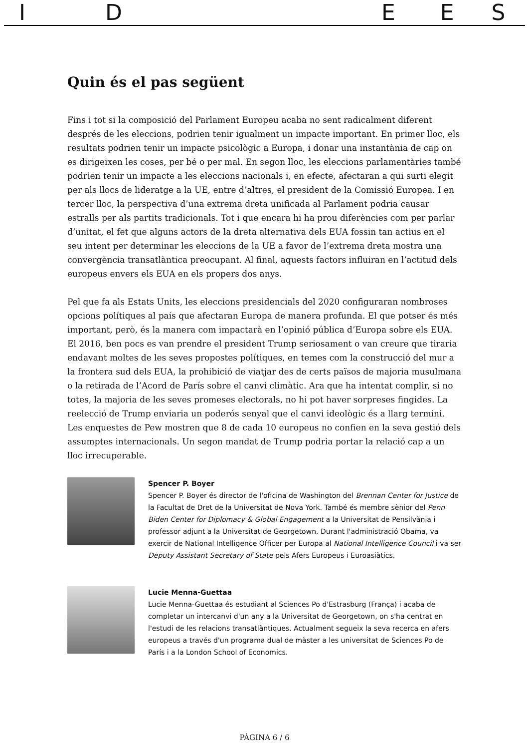IDEES
Quin és el pas següent
Fins i tot si la composició del Parlament Europeu acaba no sent radicalment diferent després de les eleccions, podrien tenir igualment un impacte important. En primer lloc, els resultats podrien tenir un impacte psicològic a Europa, i donar una instantània de cap on es dirigeixen les coses, per bé o per mal. En segon lloc, les eleccions parlamentàries també podrien tenir un impacte a les eleccions nacionals i, en efecte, afectaran a qui surti elegit per als llocs de lideratge a la UE, entre d’altres, el president de la Comissió Europea. I en tercer lloc, la perspectiva d’una extrema dreta unificada al Parlament podria causar estralls per als partits tradicionals. Tot i que encara hi ha prou diferències com per parlar d’unitat, el fet que alguns actors de la dreta alternativa dels EUA fossin tan actius en el seu intent per determinar les eleccions de la UE a favor de l’extrema dreta mostra una convergència transatlàntica preocupant. Al final, aquests factors influiran en l’actitud dels europeus envers els EUA en els propers dos anys.
Pel que fa als Estats Units, les eleccions presidencials del 2020 configuraran nombroses opcions polítiques al país que afectaran Europa de manera profunda. El que potser és més important, però, és la manera com impactarà en l’opinió pública d’Europa sobre els EUA. El 2016, ben pocs es van prendre el president Trump seriosament o van creure que tiraria endavant moltes de les seves propostes polítiques, en temes com la construcció del mur a la frontera sud dels EUA, la prohibició de viatjar des de certs països de majoria musulmana o la retirada de l’Acord de París sobre el canvi climàtic. Ara que ha intentat complir, si no totes, la majoria de les seves promeses electorals, no hi pot haver sorpreses fingides. La reelecció de Trump enviaria un poderós senyal que el canvi ideològic és a llarg termini. Les enquestes de Pew mostren que 8 de cada 10 europeus no confien en la seva gestió dels assumptes internacionals. Un segon mandat de Trump podria portar la relació cap a un lloc irrecuperable.
Spencer P. Boyer
Spencer P. Boyer és director de l'oficina de Washington del Brennan Center for Justice de la Facultat de Dret de la Universitat de Nova York. També és membre sènior del Penn Biden Center for Diplomacy & Global Engagement a la Universitat de Pensilvània i professor adjunt a la Universitat de Georgetown. Durant l'administració Obama, va exercir de National Intelligence Officer per Europa al National Intelligence Council i va ser Deputy Assistant Secretary of State pels Afers Europeus i Euroasiàtics.
Lucie Menna-Guettaa
Lucie Menna-Guettaa és estudiant al Sciences Po d'Estrasburg (França) i acaba de completar un intercanvi d'un any a la Universitat de Georgetown, on s'ha centrat en l'estudi de les relacions transatlàntiques. Actualment segueix la seva recerca en afers europeus a través d'un programa dual de màster a les universitat de Sciences Po de París i a la London School of Economics.
PÀGINA 6 / 6